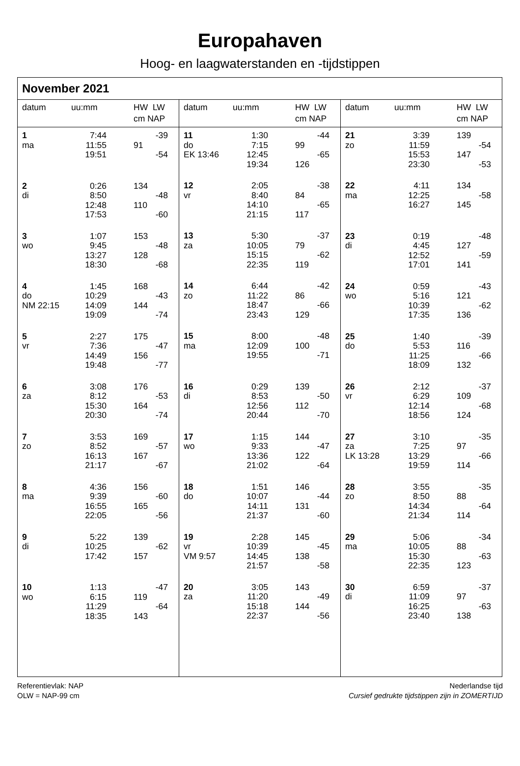Europahaven
Hoog- en laagwaterstanden en -tijdstippen
November 2021
| datum | uu:mm | HW LW cm NAP | |
| --- | --- | --- | --- |
| 1 | 7:44 | | -39 |
| ma | 11:55 | 91 | |
| | 19:51 | | -54 |
| 2 | 0:26 | 134 | |
| di | 8:50 | | -48 |
| | 12:48 | 110 | |
| | 17:53 | | -60 |
| 3 | 1:07 | 153 | |
| wo | 9:45 | | -48 |
| | 13:27 | 128 | |
| | 18:30 | | -68 |
| 4 | 1:45 | 168 | |
| do | 10:29 | | -43 |
| NM 22:15 | 14:09 | 144 | |
| | 19:09 | | -74 |
| 5 | 2:27 | 175 | |
| vr | 7:36 | | -47 |
| | 14:49 | 156 | |
| | 19:48 | | -77 |
| 6 | 3:08 | 176 | |
| za | 8:12 | | -53 |
| | 15:30 | 164 | |
| | 20:30 | | -74 |
| 7 | 3:53 | 169 | |
| zo | 8:52 | | -57 |
| | 16:13 | 167 | |
| | 21:17 | | -67 |
| 8 | 4:36 | 156 | |
| ma | 9:39 | | -60 |
| | 16:55 | 165 | |
| | 22:05 | | -56 |
| 9 | 5:22 | 139 | |
| di | 10:25 | | -62 |
| | 17:42 | 157 | |
| 10 | 1:13 | | -47 |
| wo | 6:15 | 119 | |
| | 11:29 | | -64 |
| | 18:35 | 143 | |
| datum | uu:mm | HW LW cm NAP | |
| --- | --- | --- | --- |
| 11 | 1:30 | | -44 |
| do | 7:15 | 99 | |
| EK 13:46 | 12:45 | | -65 |
| | 19:34 | 126 | |
| 12 | 2:05 | | -38 |
| vr | 8:40 | 84 | |
| | 14:10 | | -65 |
| | 21:15 | 117 | |
| 13 | 5:30 | | -37 |
| za | 10:05 | 79 | |
| | 15:15 | | -62 |
| | 22:35 | 119 | |
| 14 | 6:44 | | -42 |
| zo | 11:22 | 86 | |
| | 18:47 | | -66 |
| | 23:43 | 129 | |
| 15 | 8:00 | | -48 |
| ma | 12:09 | 100 | |
| | 19:55 | | -71 |
| 16 | 0:29 | 139 | |
| di | 8:53 | | -50 |
| | 12:56 | 112 | |
| | 20:44 | | -70 |
| 17 | 1:15 | 144 | |
| wo | 9:33 | | -47 |
| | 13:36 | 122 | |
| | 21:02 | | -64 |
| 18 | 1:51 | 146 | |
| do | 10:07 | | -44 |
| | 14:11 | 131 | |
| | 21:37 | | -60 |
| 19 | 2:28 | 145 | |
| vr | 10:39 | | -45 |
| VM 9:57 | 14:45 | 138 | |
| | 21:57 | | -58 |
| 20 | 3:05 | 143 | |
| za | 11:20 | | -49 |
| | 15:18 | 144 | |
| | 22:37 | | -56 |
| datum | uu:mm | HW LW cm NAP | |
| --- | --- | --- | --- |
| 21 | 3:39 | 139 | |
| zo | 11:59 | | -54 |
| | 15:53 | 147 | |
| | 23:30 | | -53 |
| 22 | 4:11 | 134 | |
| ma | 12:25 | | -58 |
| | 16:27 | 145 | |
| 23 | 0:19 | | -48 |
| di | 4:45 | 127 | |
| | 12:52 | | -59 |
| | 17:01 | 141 | |
| 24 | 0:59 | | -43 |
| wo | 5:16 | 121 | |
| | 10:39 | | -62 |
| | 17:35 | 136 | |
| 25 | 1:40 | | -39 |
| do | 5:53 | 116 | |
| | 11:25 | | -66 |
| | 18:09 | 132 | |
| 26 | 2:12 | | -37 |
| vr | 6:29 | 109 | |
| | 12:14 | | -68 |
| | 18:56 | 124 | |
| 27 | 3:10 | | -35 |
| za | 7:25 | 97 | |
| LK 13:28 | 13:29 | | -66 |
| | 19:59 | 114 | |
| 28 | 3:55 | | -35 |
| zo | 8:50 | 88 | |
| | 14:34 | | -64 |
| | 21:34 | 114 | |
| 29 | 5:06 | | -34 |
| ma | 10:05 | 88 | |
| | 15:30 | | -63 |
| | 22:35 | 123 | |
| 30 | 6:59 | | -37 |
| di | 11:09 | 97 | |
| | 16:25 | | -63 |
| | 23:40 | 138 | |
Referentievlak: NAP
OLW = NAP-99 cm
Nederlandse tijd
Cursief gedrukte tijdstippen zijn in ZOMERTIJD